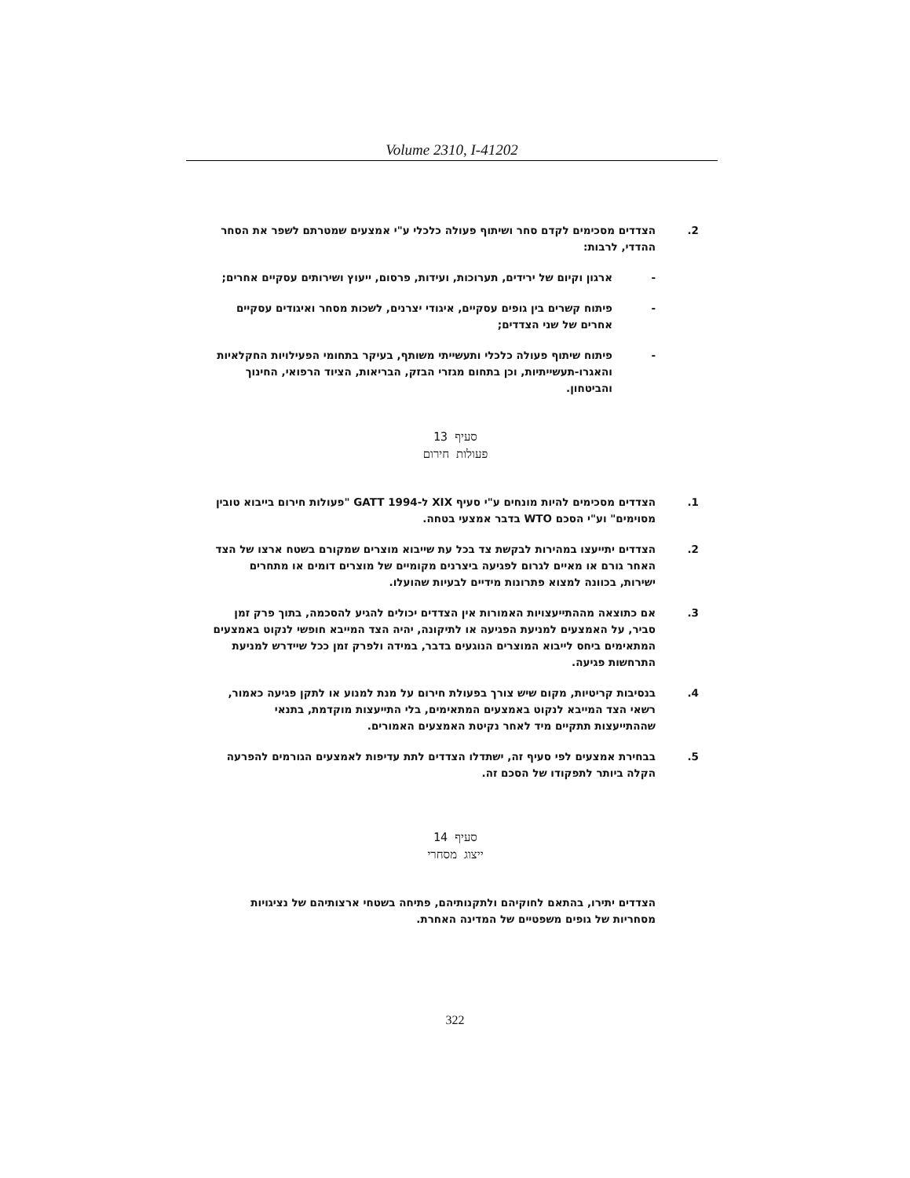Volume 2310, I-41202
2. הצדדים מסכימים לקדם סחר ושיתוף פעולה כלכלי ע"י אמצעים שמטרתם לשפר את הסחר ההדדי, לרבות:
- ארגון וקיום של ירידים, תערוכות, ועידות, פרסום, ייעוץ ושירותים עסקיים אחרים;
- פיתוח קשרים בין גופים עסקיים, איגודי יצרנים, לשכות מסחר ואיגודים עסקיים אחרים של שני הצדדים;
- פיתוח שיתוף פעולה כלכלי ותעשייתי משותף, בעיקר בתחומי הפעילויות החקלאיות והאגרו-תעשייתיות, וכן בתחום מגזרי הבזק, הבריאות, הציוד הרפואי, החינוך והביטחון.
סעיף 13
פעולות חירום
1. הצדדים מסכימים להיות מונחים ע"י סעיף XIX ל-GATT 1994 "פעולות חירום בייבוא טובין מסוימים" וע"י הסכם WTO בדבר אמצעי בטחה.
2. הצדדים יתייעצו במהירות לבקשת צד בכל עת שייבוא מוצרים שמקורם בשטח ארצו של הצד האחר גורם או מאיים לגרום לפגיעה ביצרנים מקומיים של מוצרים דומים או מתחרים ישירות, בכוונה למצוא פתרונות מידיים לבעיות שהועלו.
3. אם כתוצאה מההתייעצויות האמורות אין הצדדים יכולים להגיע להסכמה, בתוך פרק זמן סביר, על האמצעים למניעת הפגיעה או לתיקונה, יהיה הצד המייבא חופשי לנקוט באמצעים המתאימים ביחס לייבוא המוצרים הנוגעים בדבר, במידה ולפרק זמן ככל שיידרש למניעת התרחשות פגיעה.
4. בנסיבות קריטיות, מקום שיש צורך בפעולת חירום על מנת למנוע או לתקן פגיעה כאמור, רשאי הצד המייבא לנקוט באמצעים המתאימים, בלי התייעצות מוקדמת, בתנאי שההתייעצות תתקיים מיד לאחר נקיטת האמצעים האמורים.
5. בבחירת אמצעים לפי סעיף זה, ישתדלו הצדדים לתת עדיפות לאמצעים הגורמים להפרעה הקלה ביותר לתפקודו של הסכם זה.
סעיף 14
ייצוג מסחרי
הצדדים יתירו, בהתאם לחוקיהם ולתקנותיהם, פתיחה בשטחי ארצותיהם של נציגויות מסחריות של גופים משפטיים של המדינה האחרת.
322